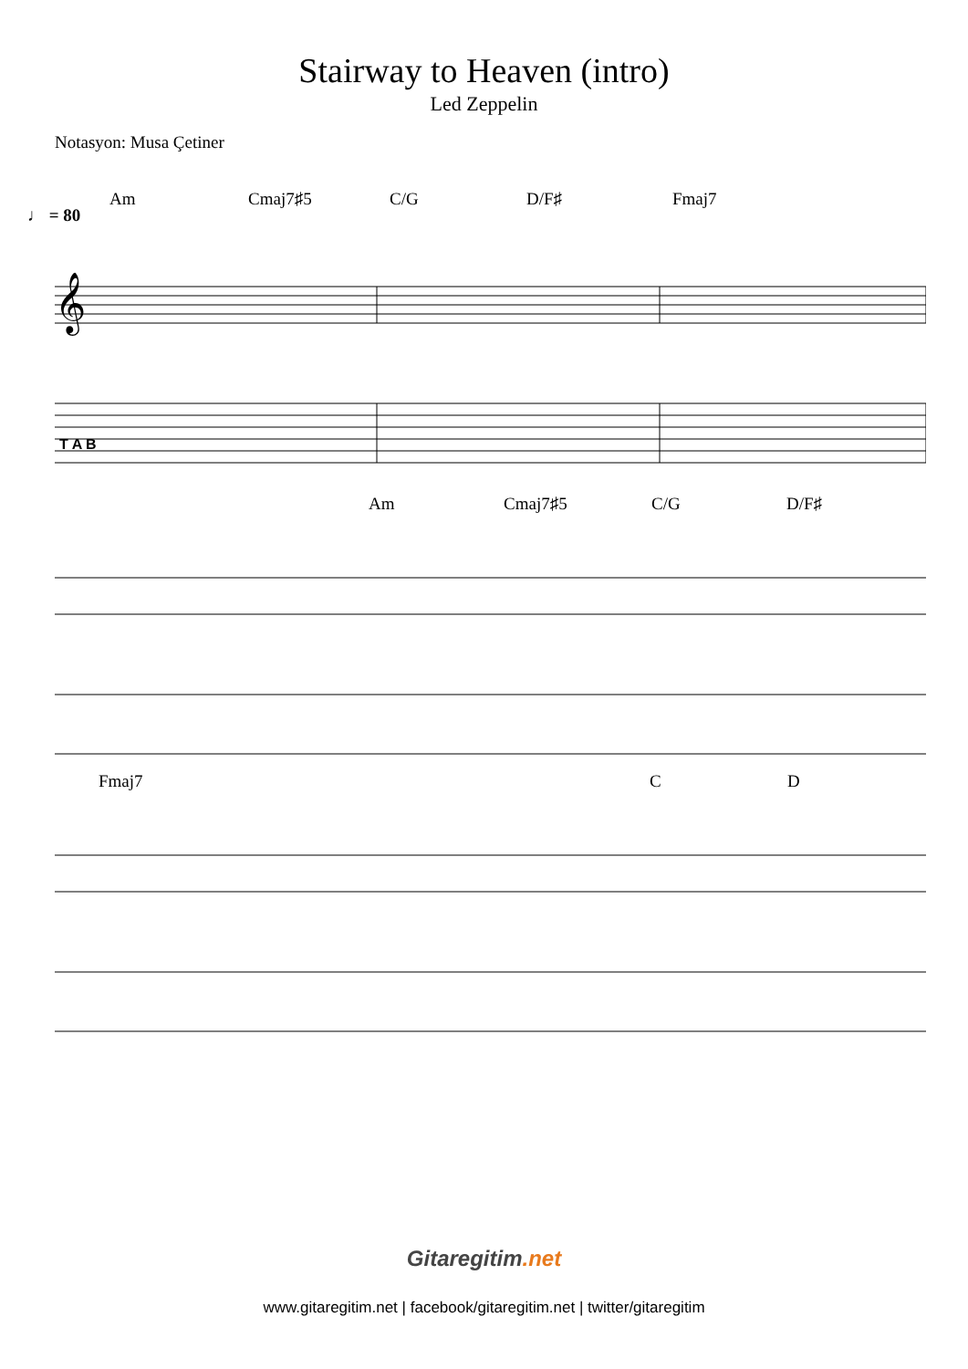Stairway to Heaven (intro)
Led Zeppelin
Notasyon: Musa Çetiner
♩ = 80
Am Cmaj7♯5 C/G D/F♯ Fmaj7
𝄞
T A B
Am Cmaj7♯5 C/G D/F♯
Fmaj7 C D
Gitaregitim.net
www.gitaregitim.net | facebook/gitaregitim.net | twitter/gitaregitim